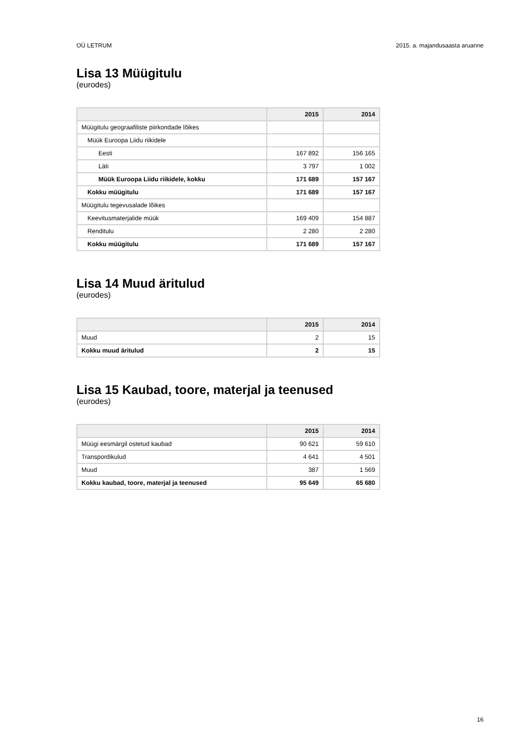OÜ LETRUM 2015. a. majandusaasta aruanne
Lisa 13 Müügitulu
(eurodes)
| | 2015 | 2014 |
| --- | --- | --- |
| Müügitulu geograafiliste piirkondade lõikes | | |
| Müük Euroopa Liidu riikidele | | |
| Eesti | 167 892 | 156 165 |
| Läti | 3 797 | 1 002 |
| Müük Euroopa Liidu riikidele, kokku | 171 689 | 157 167 |
| Kokku müügitulu | 171 689 | 157 167 |
| Müügitulu tegevusalade lõikes | | |
| Keevitusmaterjalide müük | 169 409 | 154 887 |
| Renditulu | 2 280 | 2 280 |
| Kokku müügitulu | 171 689 | 157 167 |
Lisa 14 Muud äritulud
(eurodes)
| | 2015 | 2014 |
| --- | --- | --- |
| Muud | 2 | 15 |
| Kokku muud äritulud | 2 | 15 |
Lisa 15 Kaubad, toore, materjal ja teenused
(eurodes)
| | 2015 | 2014 |
| --- | --- | --- |
| Müügi eesmärgil ostetud kaubad | 90 621 | 59 610 |
| Transpordikulud | 4 641 | 4 501 |
| Muud | 387 | 1 569 |
| Kokku kaubad, toore, materjal ja teenused | 95 649 | 65 680 |
16